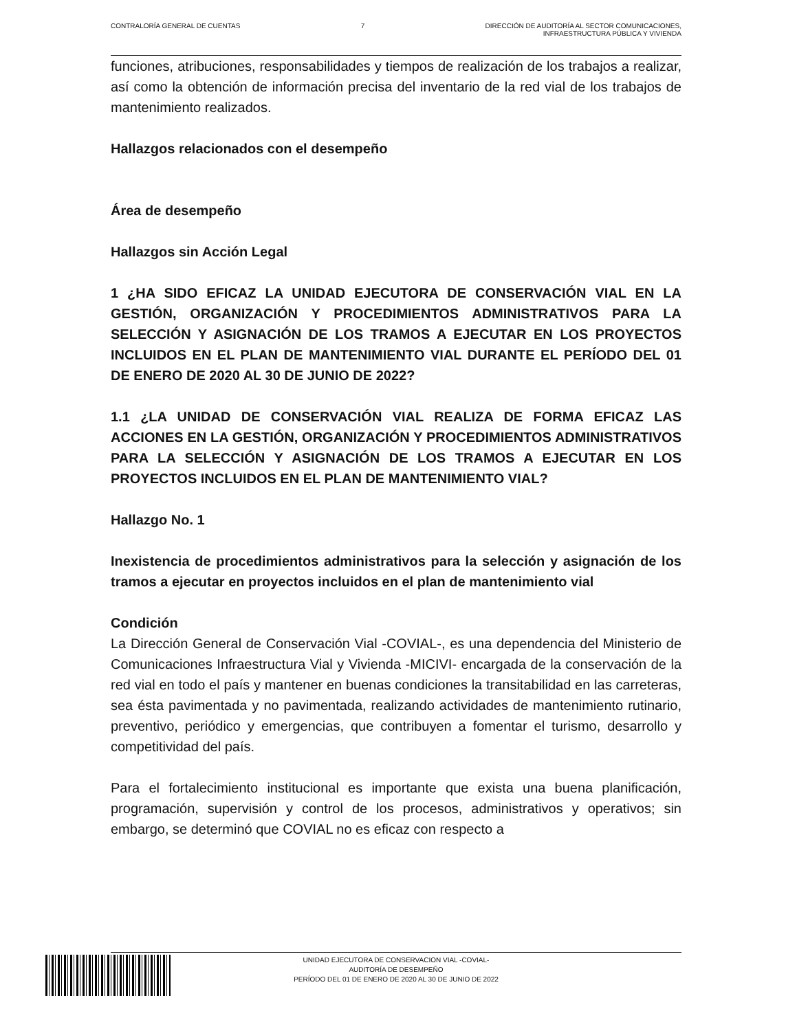CONTRALORÍA GENERAL DE CUENTAS 7 DIRECCIÓN DE AUDITORÍA AL SECTOR COMUNICACIONES,
INFRAESTRUCTURA PÚBLICA Y VIVIENDA
funciones, atribuciones, responsabilidades y tiempos de realización de los trabajos a realizar, así como la obtención de información precisa del inventario de la red vial de los trabajos de mantenimiento realizados.
Hallazgos relacionados con el desempeño
Área de desempeño
Hallazgos sin Acción Legal
1 ¿HA SIDO EFICAZ LA UNIDAD EJECUTORA DE CONSERVACIÓN VIAL EN LA GESTIÓN, ORGANIZACIÓN Y PROCEDIMIENTOS ADMINISTRATIVOS PARA LA SELECCIÓN Y ASIGNACIÓN DE LOS TRAMOS A EJECUTAR EN LOS PROYECTOS INCLUIDOS EN EL PLAN DE MANTENIMIENTO VIAL DURANTE EL PERÍODO DEL 01 DE ENERO DE 2020 AL 30 DE JUNIO DE 2022?
1.1 ¿LA UNIDAD DE CONSERVACIÓN VIAL REALIZA DE FORMA EFICAZ LAS ACCIONES EN LA GESTIÓN, ORGANIZACIÓN Y PROCEDIMIENTOS ADMINISTRATIVOS PARA LA SELECCIÓN Y ASIGNACIÓN DE LOS TRAMOS A EJECUTAR EN LOS PROYECTOS INCLUIDOS EN EL PLAN DE MANTENIMIENTO VIAL?
Hallazgo No. 1
Inexistencia de procedimientos administrativos para la selección y asignación de los tramos a ejecutar en proyectos incluidos en el plan de mantenimiento vial
Condición
La Dirección General de Conservación Vial -COVIAL-, es una dependencia del Ministerio de Comunicaciones Infraestructura Vial y Vivienda -MICIVI- encargada de la conservación de la red vial en todo el país y mantener en buenas condiciones la transitabilidad en las carreteras, sea ésta pavimentada y no pavimentada, realizando actividades de mantenimiento rutinario, preventivo, periódico y emergencias, que contribuyen a fomentar el turismo, desarrollo y competitividad del país.
Para el fortalecimiento institucional es importante que exista una buena planificación, programación, supervisión y control de los procesos, administrativos y operativos; sin embargo, se determinó que COVIAL no es eficaz con respecto a
UNIDAD EJECUTORA DE CONSERVACION VIAL -COVIAL-
AUDITORÍA DE DESEMPEÑO
PERÍODO DEL 01 DE ENERO DE 2020 AL 30 DE JUNIO DE 2022